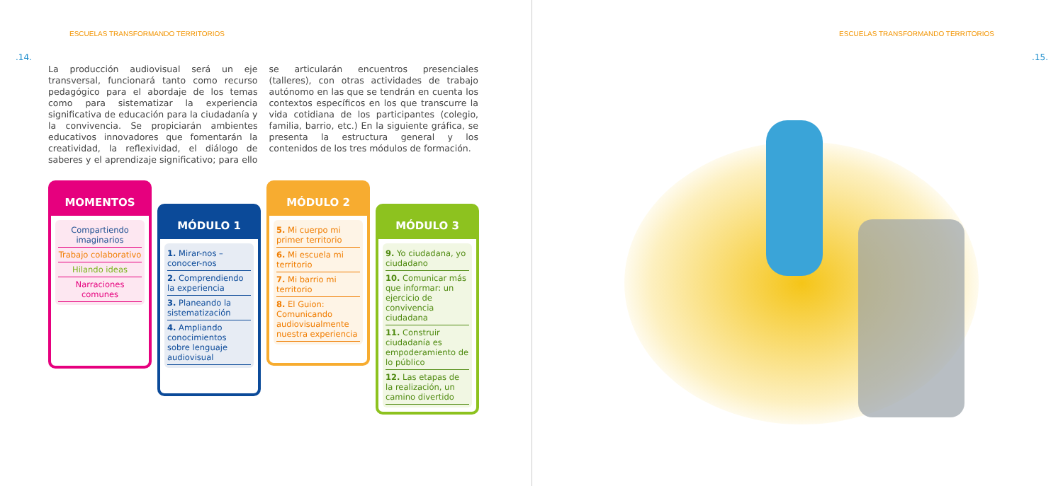ESCUELAS TRANSFORMANDO TERRITORIOS
.14.
La producción audiovisual será un eje transversal, funcionará tanto como recurso pedagógico para el abordaje de los temas como para sistematizar la experiencia significativa de educación para la ciudadanía y la convivencia. Se propiciarán ambientes educativos innovadores que fomentarán la creatividad, la reflexividad, el diálogo de saberes y el aprendizaje significativo; para ello se articularán encuentros presenciales (talleres), con otras actividades de trabajo autónomo en las que se tendrán en cuenta los contextos específicos en los que transcurre la vida cotidiana de los participantes (colegio, familia, barrio, etc.) En la siguiente gráfica, se presenta la estructura general y los contenidos de los tres módulos de formación.
MOMENTOS
Compartiendo imaginarios
Trabajo colaborativo
Hilando ideas
Narraciones comunes
MÓDULO 1
1. Mirar-nos – conocer-nos
2. Comprendiendo la experiencia
3. Planeando la sistematización
4. Ampliando conocimientos sobre lenguaje audiovisual
MÓDULO 2
5. Mi cuerpo mi primer territorio
6. Mi escuela mi territorio
7. Mi barrio mi territorio
8. El Guion: Comunicando audiovisualmente nuestra experiencia
MÓDULO 3
9. Yo ciudadana, yo ciudadano
10. Comunicar más que informar: un ejercicio de convivencia ciudadana
11. Construir ciudadanía es empoderamiento de lo público
12. Las etapas de la realización, un camino divertido
ESCUELAS TRANSFORMANDO TERRITORIOS
.15.